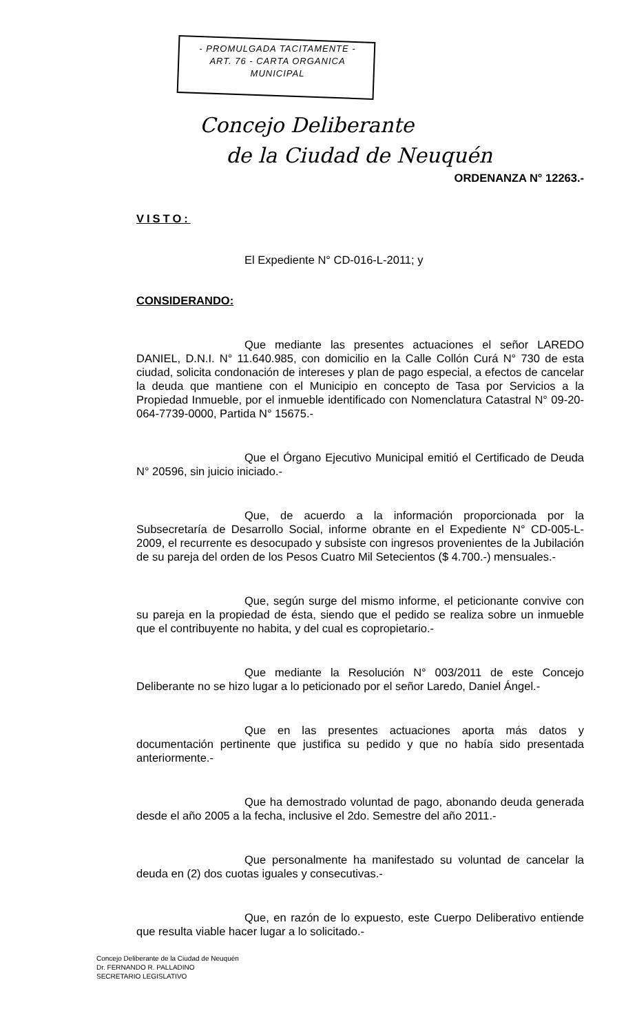- PROMULGADA TACITAMENTE -
ART. 76 - CARTA ORGANICA
MUNICIPAL
Concejo Deliberante
de la Ciudad de Neuquén
ORDENANZA N° 12263.-
VISTO:
El Expediente N° CD-016-L-2011; y
CONSIDERANDO:
Que mediante las presentes actuaciones el señor LAREDO DANIEL, D.N.I. N° 11.640.985, con domicilio en la Calle Collón Curá N° 730 de esta ciudad, solicita condonación de intereses y plan de pago especial, a efectos de cancelar la deuda que mantiene con el Municipio en concepto de Tasa por Servicios a la Propiedad Inmueble, por el inmueble identificado con Nomenclatura Catastral N° 09-20-064-7739-0000, Partida N° 15675.-
Que el Órgano Ejecutivo Municipal emitió el Certificado de Deuda N° 20596, sin juicio iniciado.-
Que, de acuerdo a la información proporcionada por la Subsecretaría de Desarrollo Social, informe obrante en el Expediente N° CD-005-L-2009, el recurrente es desocupado y subsiste con ingresos provenientes de la Jubilación de su pareja del orden de los Pesos Cuatro Mil Setecientos ($ 4.700.-) mensuales.-
Que, según surge del mismo informe, el peticionante convive con su pareja en la propiedad de ésta, siendo que el pedido se realiza sobre un inmueble que el contribuyente no habita, y del cual es copropietario.-
Que mediante la Resolución N° 003/2011 de este Concejo Deliberante no se hizo lugar a lo peticionado por el señor Laredo, Daniel Ángel.-
Que en las presentes actuaciones aporta más datos y documentación pertinente que justifica su pedido y que no había sido presentada anteriormente.-
Que ha demostrado voluntad de pago, abonando deuda generada desde el año 2005 a la fecha, inclusive el 2do. Semestre del año 2011.-
Que personalmente ha manifestado su voluntad de cancelar la deuda en (2) dos cuotas iguales y consecutivas.-
Que, en razón de lo expuesto, este Cuerpo Deliberativo entiende que resulta viable hacer lugar a lo solicitado.-
Concejo Deliberante de la Ciudad de Neuquén
Dr. FERNANDO R. PALLADINO
SECRETARIO LEGISLATIVO